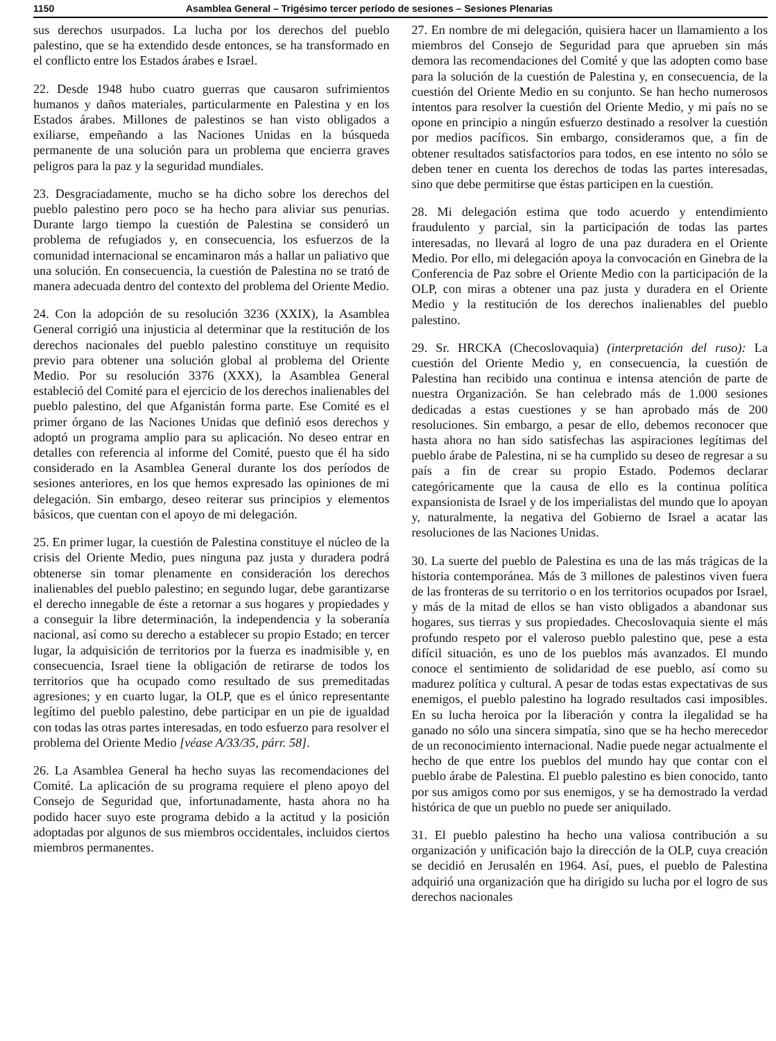1150 Asamblea General – Trigésimo tercer período de sesiones – Sesiones Plenarias
sus derechos usurpados. La lucha por los derechos del pueblo palestino, que se ha extendido desde entonces, se ha transformado en el conflicto entre los Estados árabes e Israel.
22. Desde 1948 hubo cuatro guerras que causaron sufrimientos humanos y daños materiales, particularmente en Palestina y en los Estados árabes. Millones de palestinos se han visto obligados a exiliarse, empeñando a las Naciones Unidas en la búsqueda permanente de una solución para un problema que encierra graves peligros para la paz y la seguridad mundiales.
23. Desgraciadamente, mucho se ha dicho sobre los derechos del pueblo palestino pero poco se ha hecho para aliviar sus penurias. Durante largo tiempo la cuestión de Palestina se consideró un problema de refugiados y, en consecuencia, los esfuerzos de la comunidad internacional se encaminaron más a hallar un paliativo que una solución. En consecuencia, la cuestión de Palestina no se trató de manera adecuada dentro del contexto del problema del Oriente Medio.
24. Con la adopción de su resolución 3236 (XXIX), la Asamblea General corrigió una injusticia al determinar que la restitución de los derechos nacionales del pueblo palestino constituye un requisito previo para obtener una solución global al problema del Oriente Medio. Por su resolución 3376 (XXX), la Asamblea General estableció del Comité para el ejercicio de los derechos inalienables del pueblo palestino, del que Afganistán forma parte. Ese Comité es el primer órgano de las Naciones Unidas que definió esos derechos y adoptó un programa amplio para su aplicación. No deseo entrar en detalles con referencia al informe del Comité, puesto que él ha sido considerado en la Asamblea General durante los dos períodos de sesiones anteriores, en los que hemos expresado las opiniones de mi delegación. Sin embargo, deseo reiterar sus principios y elementos básicos, que cuentan con el apoyo de mi delegación.
25. En primer lugar, la cuestión de Palestina constituye el núcleo de la crisis del Oriente Medio, pues ninguna paz justa y duradera podrá obtenerse sin tomar plenamente en consideración los derechos inalienables del pueblo palestino; en segundo lugar, debe garantizarse el derecho innegable de éste a retornar a sus hogares y propiedades y a conseguir la libre determinación, la independencia y la soberanía nacional, así como su derecho a establecer su propio Estado; en tercer lugar, la adquisición de territorios por la fuerza es inadmisible y, en consecuencia, Israel tiene la obligación de retirarse de todos los territorios que ha ocupado como resultado de sus premeditadas agresiones; y en cuarto lugar, la OLP, que es el único representante legítimo del pueblo palestino, debe participar en un pie de igualdad con todas las otras partes interesadas, en todo esfuerzo para resolver el problema del Oriente Medio [véase A/33/35, párr. 58].
26. La Asamblea General ha hecho suyas las recomendaciones del Comité. La aplicación de su programa requiere el pleno apoyo del Consejo de Seguridad que, infortunadamente, hasta ahora no ha podido hacer suyo este programa debido a la actitud y la posición adoptadas por algunos de sus miembros occidentales, incluidos ciertos miembros permanentes.
27. En nombre de mi delegación, quisiera hacer un llamamiento a los miembros del Consejo de Seguridad para que aprueben sin más demora las recomendaciones del Comité y que las adopten como base para la solución de la cuestión de Palestina y, en consecuencia, de la cuestión del Oriente Medio en su conjunto. Se han hecho numerosos intentos para resolver la cuestión del Oriente Medio, y mi país no se opone en principio a ningún esfuerzo destinado a resolver la cuestión por medios pacíficos. Sin embargo, consideramos que, a fin de obtener resultados satisfactorios para todos, en ese intento no sólo se deben tener en cuenta los derechos de todas las partes interesadas, sino que debe permitirse que éstas participen en la cuestión.
28. Mi delegación estima que todo acuerdo y entendimiento fraudulento y parcial, sin la participación de todas las partes interesadas, no llevará al logro de una paz duradera en el Oriente Medio. Por ello, mi delegación apoya la convocación en Ginebra de la Conferencia de Paz sobre el Oriente Medio con la participación de la OLP, con miras a obtener una paz justa y duradera en el Oriente Medio y la restitución de los derechos inalienables del pueblo palestino.
29. Sr. HRCKA (Checoslovaquia) (interpretación del ruso): La cuestión del Oriente Medio y, en consecuencia, la cuestión de Palestina han recibido una continua e intensa atención de parte de nuestra Organización. Se han celebrado más de 1.000 sesiones dedicadas a estas cuestiones y se han aprobado más de 200 resoluciones. Sin embargo, a pesar de ello, debemos reconocer que hasta ahora no han sido satisfechas las aspiraciones legítimas del pueblo árabe de Palestina, ni se ha cumplido su deseo de regresar a su país a fin de crear su propio Estado. Podemos declarar categóricamente que la causa de ello es la continua política expansionista de Israel y de los imperialistas del mundo que lo apoyan y, naturalmente, la negativa del Gobierno de Israel a acatar las resoluciones de las Naciones Unidas.
30. La suerte del pueblo de Palestina es una de las más trágicas de la historia contemporánea. Más de 3 millones de palestinos viven fuera de las fronteras de su territorio o en los territorios ocupados por Israel, y más de la mitad de ellos se han visto obligados a abandonar sus hogares, sus tierras y sus propiedades. Checoslovaquia siente el más profundo respeto por el valeroso pueblo palestino que, pese a esta difícil situación, es uno de los pueblos más avanzados. El mundo conoce el sentimiento de solidaridad de ese pueblo, así como su madurez política y cultural. A pesar de todas estas expectativas de sus enemigos, el pueblo palestino ha logrado resultados casi imposibles. En su lucha heroica por la liberación y contra la ilegalidad se ha ganado no sólo una sincera simpatía, sino que se ha hecho merecedor de un reconocimiento internacional. Nadie puede negar actualmente el hecho de que entre los pueblos del mundo hay que contar con el pueblo árabe de Palestina. El pueblo palestino es bien conocido, tanto por sus amigos como por sus enemigos, y se ha demostrado la verdad histórica de que un pueblo no puede ser aniquilado.
31. El pueblo palestino ha hecho una valiosa contribución a su organización y unificación bajo la dirección de la OLP, cuya creación se decidió en Jerusalén en 1964. Así, pues, el pueblo de Palestina adquirió una organización que ha dirigido su lucha por el logro de sus derechos nacionales